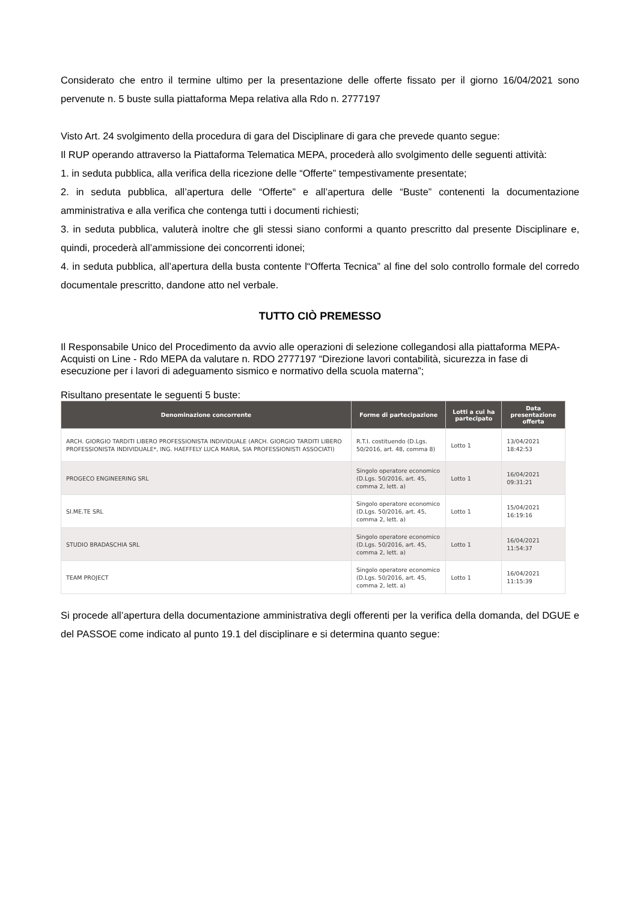Considerato che entro il termine ultimo per la presentazione delle offerte fissato per il giorno 16/04/2021 sono pervenute n. 5 buste sulla piattaforma Mepa relativa alla Rdo n. 2777197
Visto Art. 24 svolgimento della procedura di gara del Disciplinare di gara che prevede quanto segue:
Il RUP operando attraverso la Piattaforma Telematica MEPA, procederà allo svolgimento delle seguenti attività:
1. in seduta pubblica, alla verifica della ricezione delle “Offerte” tempestivamente presentate;
2. in seduta pubblica, all’apertura delle “Offerte” e all’apertura delle “Buste” contenenti la documentazione amministrativa e alla verifica che contenga tutti i documenti richiesti;
3. in seduta pubblica, valuterà inoltre che gli stessi siano conformi a quanto prescritto dal presente Disciplinare e, quindi, procederà all’ammissione dei concorrenti idonei;
4. in seduta pubblica, all’apertura della busta contente l“Offerta Tecnica” al fine del solo controllo formale del corredo documentale prescritto, dandone atto nel verbale.
TUTTO CIÒ PREMESSO
Il Responsabile Unico del Procedimento da avvio alle operazioni di selezione collegandosi alla piattaforma MEPA- Acquisti on Line - Rdo MEPA da valutare n. RDO 2777197 “Direzione lavori contabilità, sicurezza in fase di esecuzione per i lavori di adeguamento sismico e normativo della scuola materna”;
Risultano presentate le seguenti 5 buste:
| Denominazione concorrente | Forme di partecipazione | Lotti a cui ha partecipato | Data presentazione offerta |
| --- | --- | --- | --- |
| ARCH. GIORGIO TARDITI LIBERO PROFESSIONISTA INDIVIDUALE (ARCH. GIORGIO TARDITI LIBERO PROFESSIONISTA INDIVIDUALE*, ING. HAEFFELY LUCA MARIA, SIA PROFESSIONISTI ASSOCIATI) | R.T.I. costituendo (D.Lgs. 50/2016, art. 48, comma 8) | Lotto 1 | 13/04/2021 18:42:53 |
| PROGECO ENGINEERING SRL | Singolo operatore economico (D.Lgs. 50/2016, art. 45, comma 2, lett. a) | Lotto 1 | 16/04/2021 09:31:21 |
| SI.ME.TE SRL | Singolo operatore economico (D.Lgs. 50/2016, art. 45, comma 2, lett. a) | Lotto 1 | 15/04/2021 16:19:16 |
| STUDIO BRADASCHIA SRL | Singolo operatore economico (D.Lgs. 50/2016, art. 45, comma 2, lett. a) | Lotto 1 | 16/04/2021 11:54:37 |
| TEAM PROJECT | Singolo operatore economico (D.Lgs. 50/2016, art. 45, comma 2, lett. a) | Lotto 1 | 16/04/2021 11:15:39 |
Si procede all’apertura della documentazione amministrativa degli offerenti per la verifica della domanda, del DGUE e del PASSOE come indicato al punto 19.1 del disciplinare e si determina quanto segue: